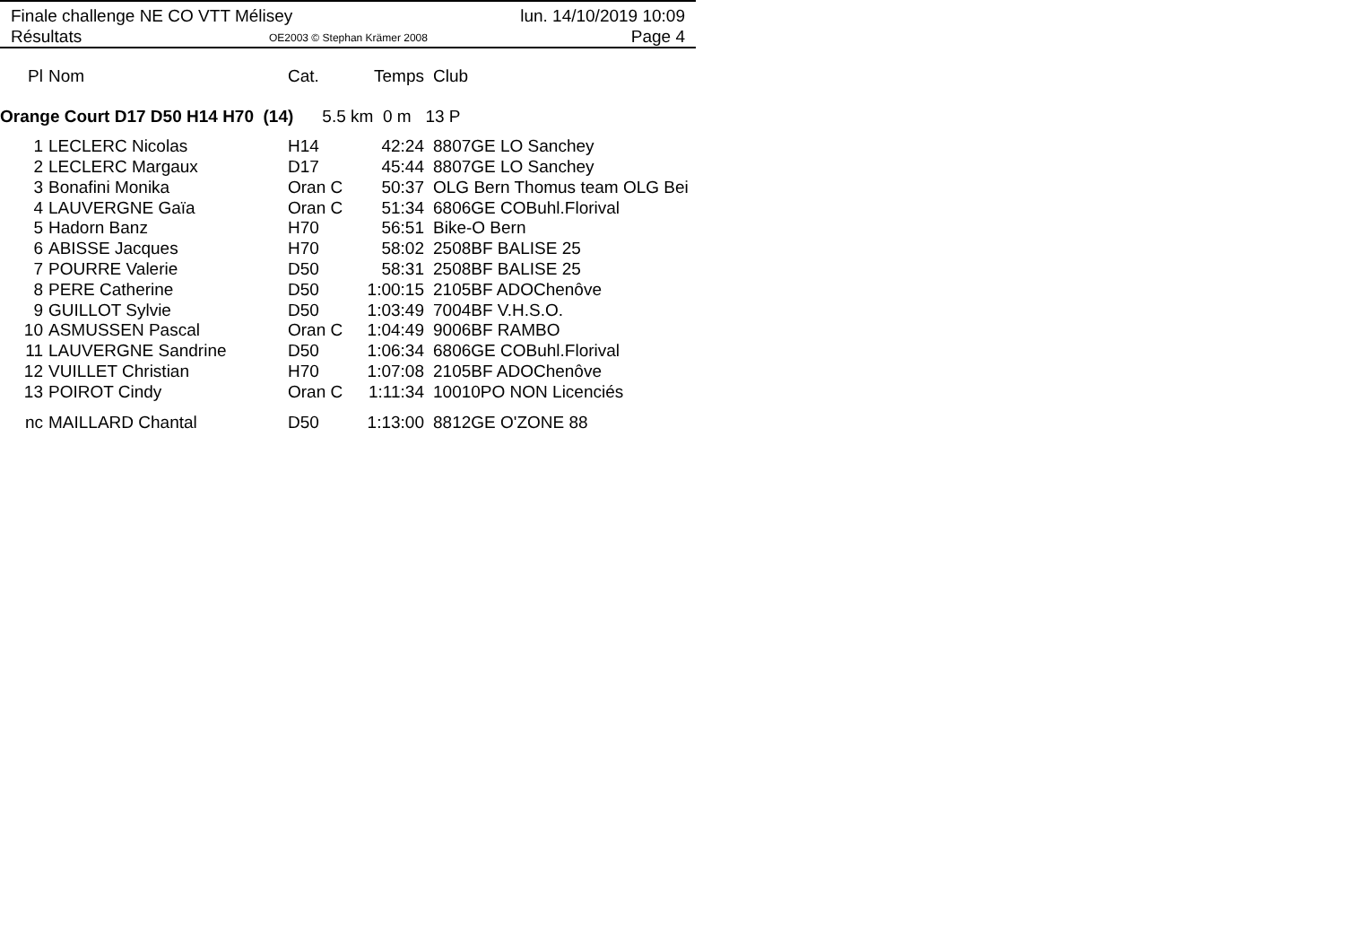Finale challenge NE CO VTT Mélisey
Résultats
OE2003 © Stephan Krämer 2008
lun. 14/10/2019 10:09
Page 4
| Pl | Nom | Cat. | Temps | Club |
| --- | --- | --- | --- | --- |
Orange Court D17 D50 H14 H70 (14) 5.5 km 0 m 13 P
| 1 | LECLERC Nicolas | H14 | 42:24 | 8807GE LO Sanchey |
| 2 | LECLERC Margaux | D17 | 45:44 | 8807GE LO Sanchey |
| 3 | Bonafini Monika | Oran C | 50:37 | OLG Bern Thomus team OLG Bei |
| 4 | LAUVERGNE Gaïa | Oran C | 51:34 | 6806GE COBuhl.Florival |
| 5 | Hadorn Banz | H70 | 56:51 | Bike-O Bern |
| 6 | ABISSE Jacques | H70 | 58:02 | 2508BF BALISE 25 |
| 7 | POURRE Valerie | D50 | 58:31 | 2508BF BALISE 25 |
| 8 | PERE Catherine | D50 | 1:00:15 | 2105BF ADOChenôve |
| 9 | GUILLOT Sylvie | D50 | 1:03:49 | 7004BF V.H.S.O. |
| 10 | ASMUSSEN Pascal | Oran C | 1:04:49 | 9006BF RAMBO |
| 11 | LAUVERGNE Sandrine | D50 | 1:06:34 | 6806GE COBuhl.Florival |
| 12 | VUILLET Christian | H70 | 1:07:08 | 2105BF ADOChenôve |
| 13 | POIROT Cindy | Oran C | 1:11:34 | 10010PO NON Licenciés |
| nc | MAILLARD Chantal | D50 | 1:13:00 | 8812GE O'ZONE 88 |